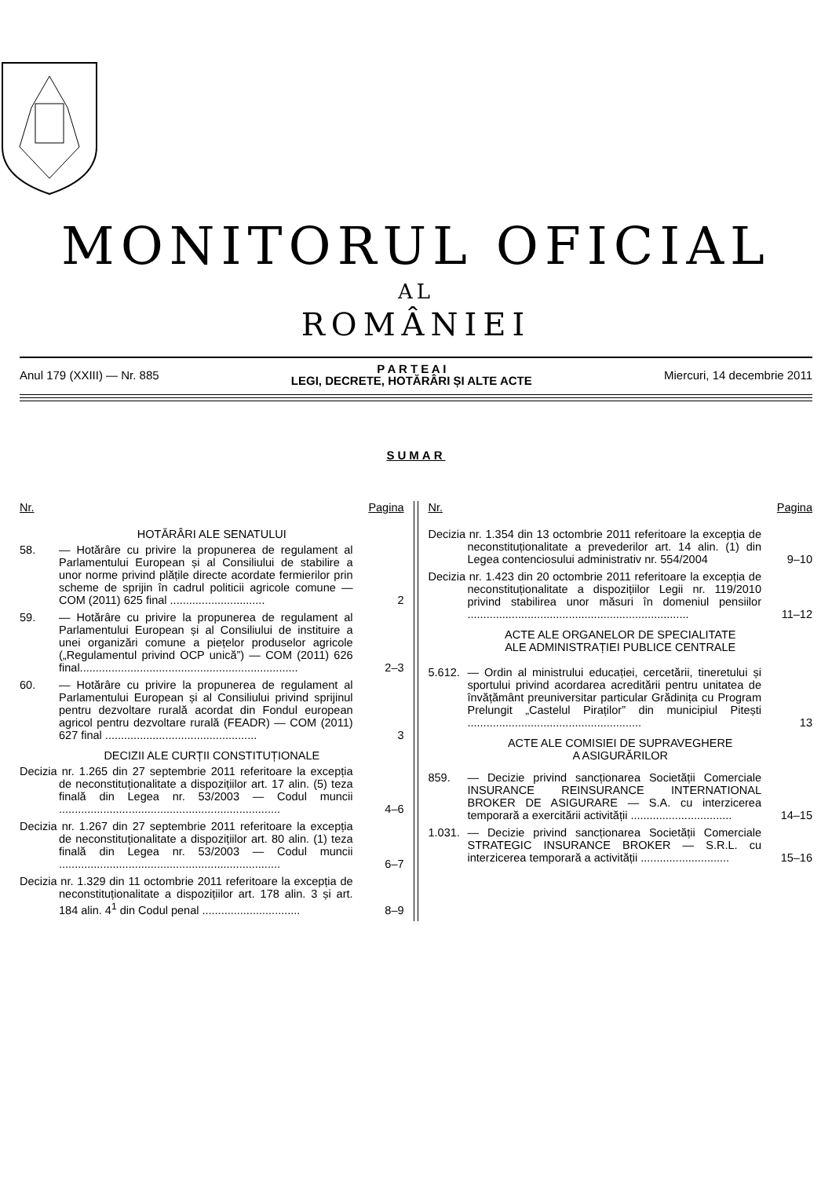MONITORUL OFICIAL
AL
ROMÂNIEI
Anul 179 (XXIII) — Nr. 885 P A R T E A I
LEGI, DECRETE, HOTĂRÂRI ȘI ALTE ACTE Miercuri, 14 decembrie 2011
SUMAR
Nr. Pagina
HOTĂRÂRI ALE SENATULUI
58. — Hotărâre cu privire la propunerea de regulament al Parlamentului European și al Consiliului de stabilire a unor norme privind plățile directe acordate fermierilor prin scheme de sprijin în cadrul politicii agricole comune — COM (2011) 625 final .............................. 2
59. — Hotărâre cu privire la propunerea de regulament al Parlamentului European și al Consiliului de instituire a unei organizări comune a piețelor produselor agricole („Regulamentul privind OCP unică”) — COM (2011) 626 final..................................................................... 2–3
60. — Hotărâre cu privire la propunerea de regulament al Parlamentului European și al Consiliului privind sprijinul pentru dezvoltare rurală acordat din Fondul european agricol pentru dezvoltare rurală (FEADR) — COM (2011) 627 final ................................................ 3
DECIZII ALE CURȚII CONSTITUȚIONALE
Decizia nr. 1.265 din 27 septembrie 2011 referitoare la excepția de neconstituționalitate a dispozițiilor art. 17 alin. (5) teza finală din Legea nr. 53/2003 — Codul muncii ...................................................................... 4–6
Decizia nr. 1.267 din 27 septembrie 2011 referitoare la excepția de neconstituționalitate a dispozițiilor art. 80 alin. (1) teza finală din Legea nr. 53/2003 — Codul muncii ...................................................................... 6–7
Decizia nr. 1.329 din 11 octombrie 2011 referitoare la excepția de neconstituționalitate a dispozițiilor art. 178 alin. 3 și art. 184 alin. 4<sup>1</sup> din Codul penal ............................... 8–9
Nr. Pagina
Decizia nr. 1.354 din 13 octombrie 2011 referitoare la excepția de neconstituționalitate a prevederilor art. 14 alin. (1) din Legea contenciosului administrativ nr. 554/2004 9–10
Decizia nr. 1.423 din 20 octombrie 2011 referitoare la excepția de neconstituționalitate a dispozițiilor Legii nr. 119/2010 privind stabilirea unor măsuri în domeniul pensiilor ...................................................................... 11–12
ACTE ALE ORGANELOR DE SPECIALITATE
ALE ADMINISTRAȚIEI PUBLICE CENTRALE
5.612. — Ordin al ministrului educației, cercetării, tineretului și sportului privind acordarea acreditării pentru unitatea de învățământ preuniversitar particular Grădinița cu Program Prelungit „Castelul Piraților” din municipiul Pitești ....................................................... 13
ACTE ALE COMISIEI DE SUPRAVEGHERE
A ASIGURĂRILOR
859. — Decizie privind sancționarea Societății Comerciale INSURANCE REINSURANCE INTERNATIONAL BROKER DE ASIGURARE — S.A. cu interzicerea temporară a exercitării activității ................................ 14–15
1.031. — Decizie privind sancționarea Societății Comerciale STRATEGIC INSURANCE BROKER — S.R.L. cu interzicerea temporară a activității ............................ 15–16